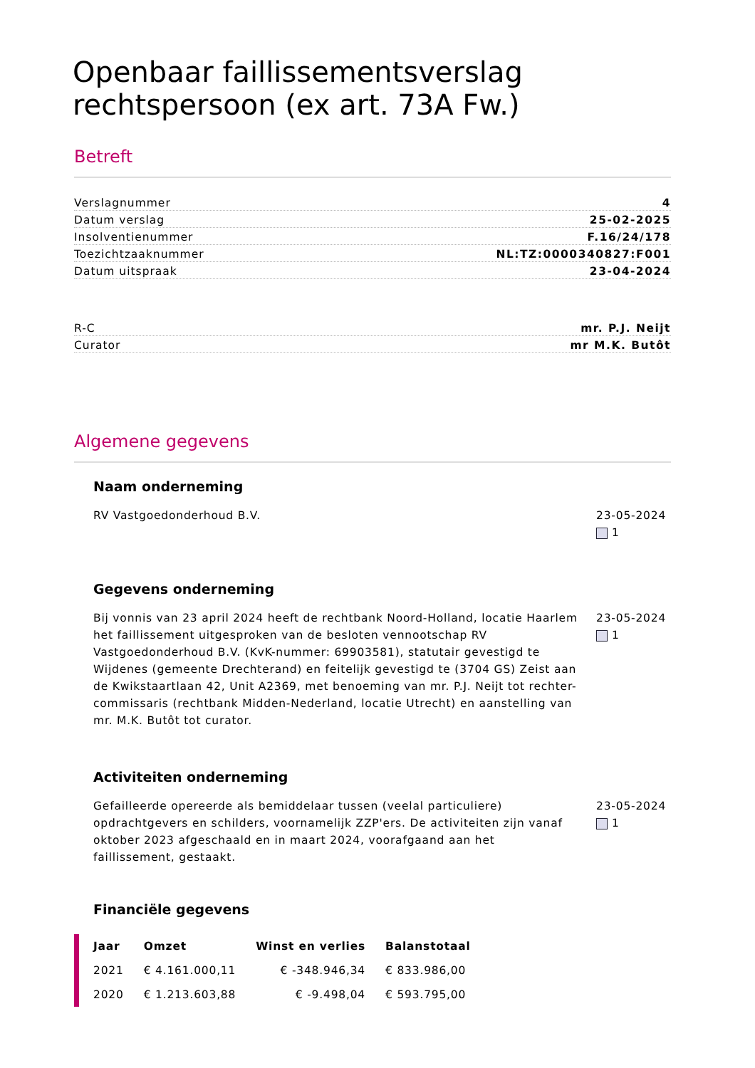Openbaar faillissementsverslag rechtspersoon (ex art. 73A Fw.)
Betreft
Verslagnummer 4
Datum verslag 25-02-2025
Insolventienummer F.16/24/178
Toezichtzaaknummer NL:TZ:0000340827:F001
Datum uitspraak 23-04-2024
R-C mr. P.J. Neijt
Curator mr M.K. Butôt
Algemene gegevens
Naam onderneming
RV Vastgoedonderhoud B.V. 23-05-2024
1
Gegevens onderneming
Bij vonnis van 23 april 2024 heeft de rechtbank Noord-Holland, locatie Haarlem het faillissement uitgesproken van de besloten vennootschap RV Vastgoedonderhoud B.V. (KvK-nummer: 69903581), statutair gevestigd te Wijdenes (gemeente Drechterand) en feitelijk gevestigd te (3704 GS) Zeist aan de Kwikstaartlaan 42, Unit A2369, met benoeming van mr. P.J. Neijt tot rechter-commissaris (rechtbank Midden-Nederland, locatie Utrecht) en aanstelling van mr. M.K. Butôt tot curator.
23-05-2024
1
Activiteiten onderneming
Gefailleerde opereerde als bemiddelaar tussen (veelal particuliere) opdrachtgevers en schilders, voornamelijk ZZP'ers. De activiteiten zijn vanaf oktober 2023 afgeschaald en in maart 2024, voorafgaand aan het faillissement, gestaakt.
23-05-2024
1
Financiële gegevens
| Jaar | Omzet | Winst en verlies | Balanstotaal |
| --- | --- | --- | --- |
| 2021 | € 4.161.000,11 | € -348.946,34 | € 833.986,00 |
| 2020 | € 1.213.603,88 | € -9.498,04 | € 593.795,00 |